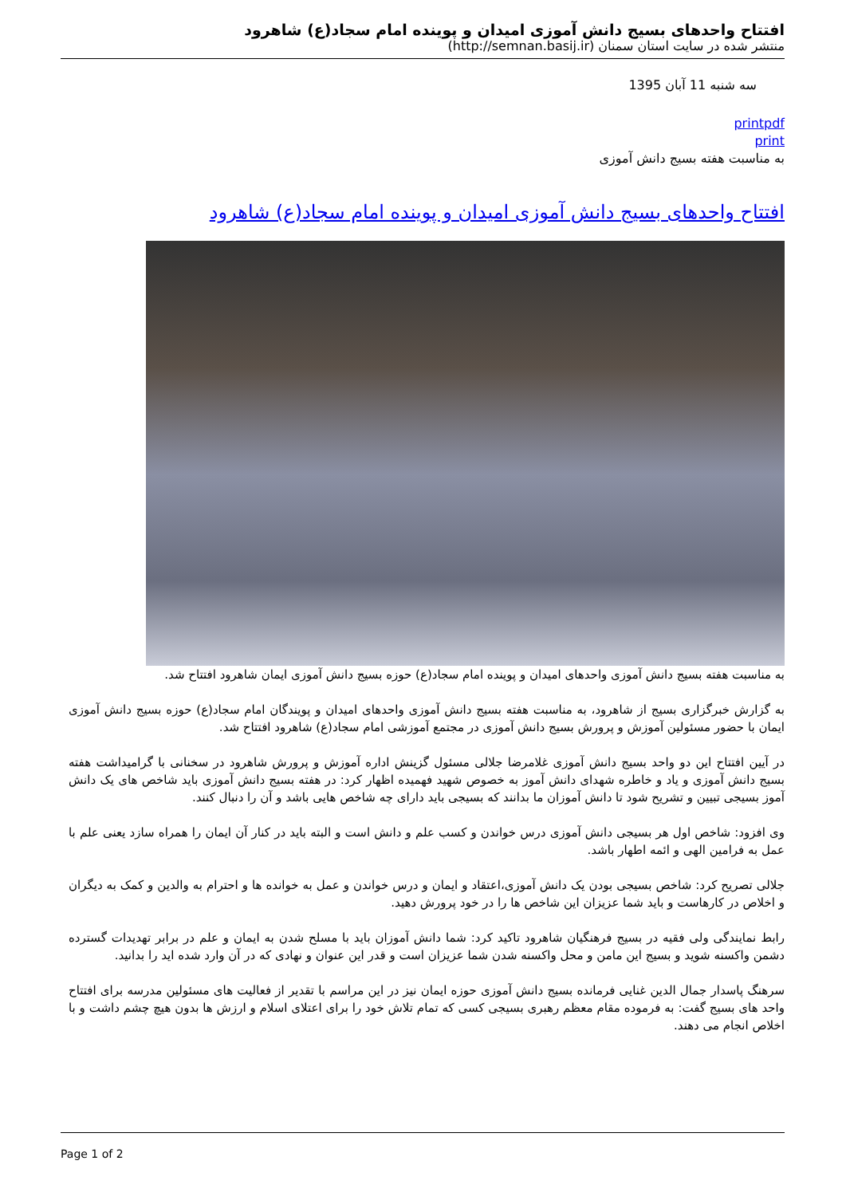افتتاح واحدهای بسیج دانش آموزی امیدان و پوینده امام سجاد(ع) شاهرود
منتشر شده در سایت استان سمنان (http://semnan.basij.ir)
سه شنبه 11 آبان 1395
printpdf
print
به مناسبت هفته بسیج دانش آموزی
افتتاح واحدهای بسیج دانش آموزی امیدان و پوینده امام سجاد(ع) شاهرود
به مناسبت هفته بسیج دانش آموزی واحدهای امیدان و پوینده امام سجاد(ع) حوزه بسیج دانش آموزی ایمان شاهرود افتتاح شد.
به گزارش خبرگزاری بسیج از شاهرود، به مناسبت هفته بسیج دانش آموزی واحدهای امیدان و پویندگان امام سجاد(ع) حوزه بسیج دانش آموزی ایمان با حضور مسئولین آموزش و پرورش بسیج دانش آموزی در مجتمع آموزشی امام سجاد(ع) شاهرود افتتاح شد.
در آیین افتتاح این دو واحد بسیج دانش آموزی غلامرضا جلالی مسئول گزینش اداره آموزش و پرورش شاهرود در سخنانی با گرامیداشت هفته بسیج دانش آموزی و یاد و خاطره شهدای دانش آموز به خصوص شهید فهمیده اظهار کرد: در هفته بسیج دانش آموزی باید شاخص های یک دانش آموز بسیجی تبیین و تشریح شود تا دانش آموزان ما بدانند که بسیجی باید دارای چه شاخص هایی باشد و آن را دنبال کنند.
وی افزود: شاخص اول هر بسیجی دانش آموزی درس خواندن و کسب علم و دانش است و البته باید در کنار آن ایمان را همراه سازد یعنی علم با عمل به فرامین الهی و ائمه اطهار باشد.
جلالی تصریح کرد: شاخص بسیجی بودن یک دانش آموزی،اعتقاد و ایمان و درس خواندن و عمل به خوانده ها و احترام به والدین و کمک به دیگران و اخلاص در کارهاست و باید شما عزیزان این شاخص ها را در خود پرورش دهید.
رابط نمایندگی ولی فقیه در بسیج فرهنگیان شاهرود تاکید کرد: شما دانش آموزان باید با مسلح شدن به ایمان و علم در برابر تهدیدات گسترده دشمن واکسنه شوید و بسیج این مامن و محل واکسنه شدن شما عزیزان است و قدر این عنوان و نهادی که در آن وارد شده اید را بدانید.
سرهنگ پاسدار جمال الدین غنایی فرمانده بسیج دانش آموزی حوزه ایمان نیز در این مراسم با تقدیر از فعالیت های مسئولین مدرسه برای افتتاح واحد های بسیج گفت: به فرموده مقام معظم رهبری بسیجی کسی که تمام تلاش خود را برای اعتلای اسلام و ارزش ها بدون هیچ چشم داشت و با اخلاص انجام می دهند.
Page 1 of 2